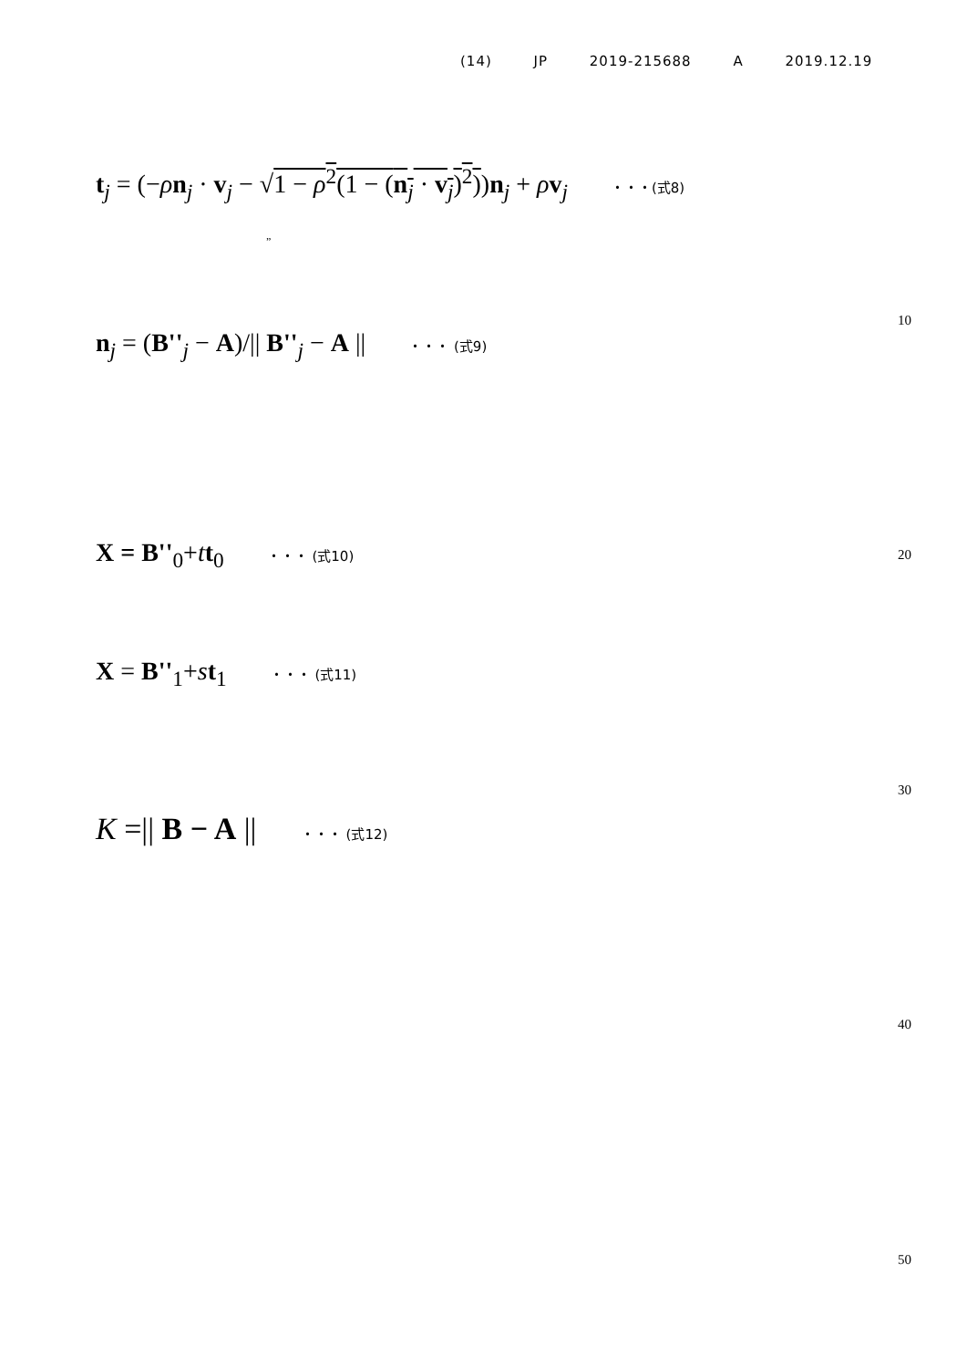(14) JP 2019-215688 A 2019.12.19
t<sub>j</sub> = (−ρn<sub>j</sub> · v<sub>j</sub> − √1 − ρ<sup>2</sup>(1 − (n<sub>j</sub> · v<sub>j</sub>)<sup>2</sup>))n<sub>j</sub> + ρv<sub>j</sub> ・・・(式8)
”
n<sub>j</sub> = (B''<sub>j</sub> − A)/|| B''<sub>j</sub> − A || ・・・ (式9)
10
X = B''<sub>0</sub>+tt<sub>0</sub> ・・・ (式10) 20
X = B''<sub>1</sub>+st<sub>1</sub> ・・・ (式11)
30
K =|| B − A || ・・・ (式12)
40
50